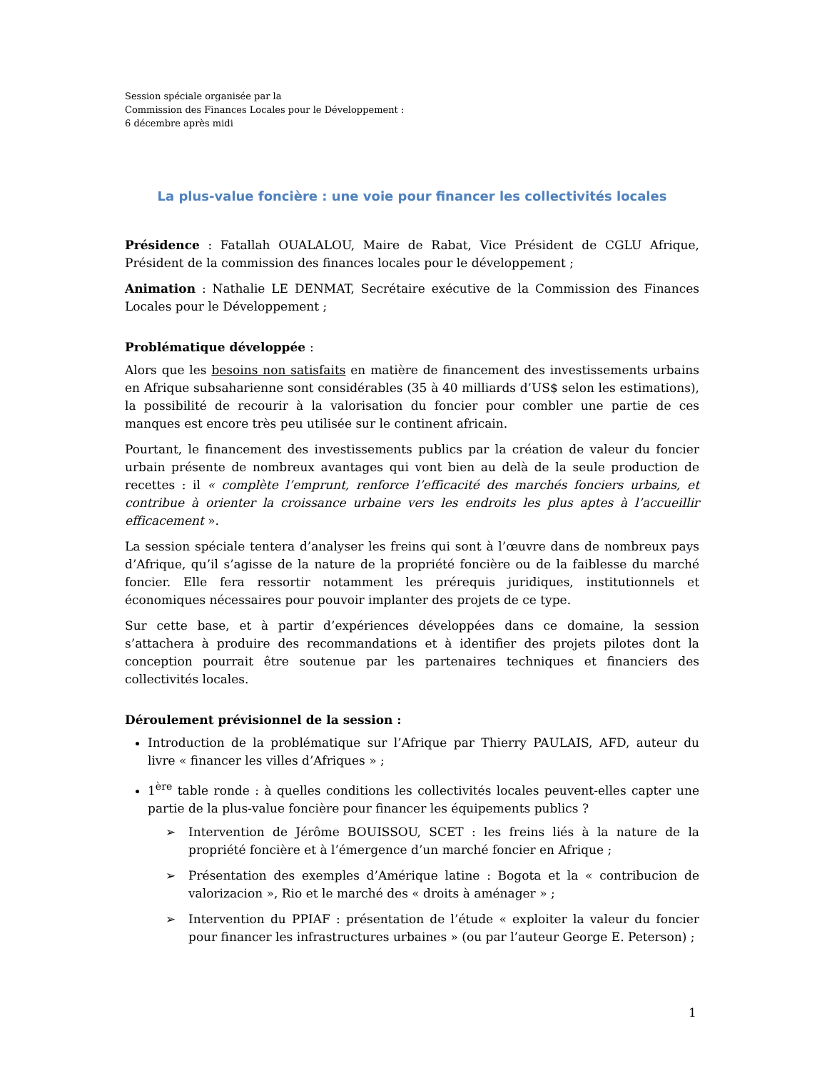Session spéciale organisée par la
Commission des Finances Locales pour le Développement :
6 décembre après midi
La plus-value foncière : une voie pour financer les collectivités locales
Présidence : Fatallah OUALALOU, Maire de Rabat, Vice Président de CGLU Afrique, Président de la commission des finances locales pour le développement ;
Animation : Nathalie LE DENMAT, Secrétaire exécutive de la Commission des Finances Locales pour le Développement ;
Problématique développée :
Alors que les besoins non satisfaits en matière de financement des investissements urbains en Afrique subsaharienne sont considérables (35 à 40 milliards d’US$ selon les estimations), la possibilité de recourir à la valorisation du foncier pour combler une partie de ces manques est encore très peu utilisée sur le continent africain.
Pourtant, le financement des investissements publics par la création de valeur du foncier urbain présente de nombreux avantages qui vont bien au delà de la seule production de recettes : il « complète l’emprunt, renforce l’efficacité des marchés fonciers urbains, et contribue à orienter la croissance urbaine vers les endroits les plus aptes à l’accueillir efficacement ».
La session spéciale tentera d’analyser les freins qui sont à l’œuvre dans de nombreux pays d’Afrique, qu’il s’agisse de la nature de la propriété foncière ou de la faiblesse du marché foncier. Elle fera ressortir notamment les prérequis juridiques, institutionnels et économiques nécessaires pour pouvoir implanter des projets de ce type.
Sur cette base, et à partir d’expériences développées dans ce domaine, la session s’attachera à produire des recommandations et à identifier des projets pilotes dont la conception pourrait être soutenue par les partenaires techniques et financiers des collectivités locales.
Déroulement prévisionnel de la session :
Introduction de la problématique sur l’Afrique par Thierry PAULAIS, AFD, auteur du livre « financer les villes d’Afriques » ;
1<sup>ère</sup> table ronde : à quelles conditions les collectivités locales peuvent-elles capter une partie de la plus-value foncière pour financer les équipements publics ?
➢ Intervention de Jérôme BOUISSOU, SCET : les freins liés à la nature de la propriété foncière et à l’émergence d’un marché foncier en Afrique ;
➢ Présentation des exemples d’Amérique latine : Bogota et la « contribucion de valorizacion », Rio et le marché des « droits à aménager » ;
➢ Intervention du PPIAF : présentation de l’étude « exploiter la valeur du foncier pour financer les infrastructures urbaines » (ou par l’auteur George E. Peterson) ;
1